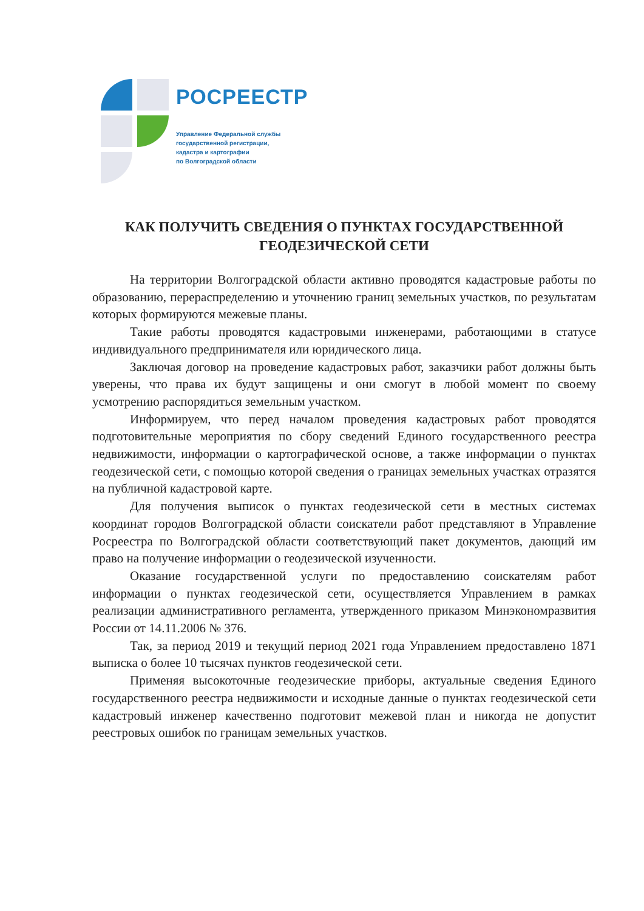РОСРЕЕСТР
Управление Федеральной службы
государственной регистрации,
кадастра и картографии
по Волгоградской области
КАК ПОЛУЧИТЬ СВЕДЕНИЯ О ПУНКТАХ ГОСУДАРСТВЕННОЙ ГЕОДЕЗИЧЕСКОЙ СЕТИ
На территории Волгоградской области активно проводятся кадастровые работы по образованию, перераспределению и уточнению границ земельных участков, по результатам которых формируются межевые планы.
Такие работы проводятся кадастровыми инженерами, работающими в статусе индивидуального предпринимателя или юридического лица.
Заключая договор на проведение кадастровых работ, заказчики работ должны быть уверены, что права их будут защищены и они смогут в любой момент по своему усмотрению распорядиться земельным участком.
Информируем, что перед началом проведения кадастровых работ проводятся подготовительные мероприятия по сбору сведений Единого государственного реестра недвижимости, информации о картографической основе, а также информации о пунктах геодезической сети, с помощью которой сведения о границах земельных участках отразятся на публичной кадастровой карте.
Для получения выписок о пунктах геодезической сети в местных системах координат городов Волгоградской области соискатели работ представляют в Управление Росреестра по Волгоградской области соответствующий пакет документов, дающий им право на получение информации о геодезической изученности.
Оказание государственной услуги по предоставлению соискателям работ информации о пунктах геодезической сети, осуществляется Управлением в рамках реализации административного регламента, утвержденного приказом Минэкономразвития России от 14.11.2006 № 376.
Так, за период 2019 и текущий период 2021 года Управлением предоставлено 1871 выписка о более 10 тысячах пунктов геодезической сети.
Применяя высокоточные геодезические приборы, актуальные сведения Единого государственного реестра недвижимости и исходные данные о пунктах геодезической сети кадастровый инженер качественно подготовит межевой план и никогда не допустит реестровых ошибок по границам земельных участков.